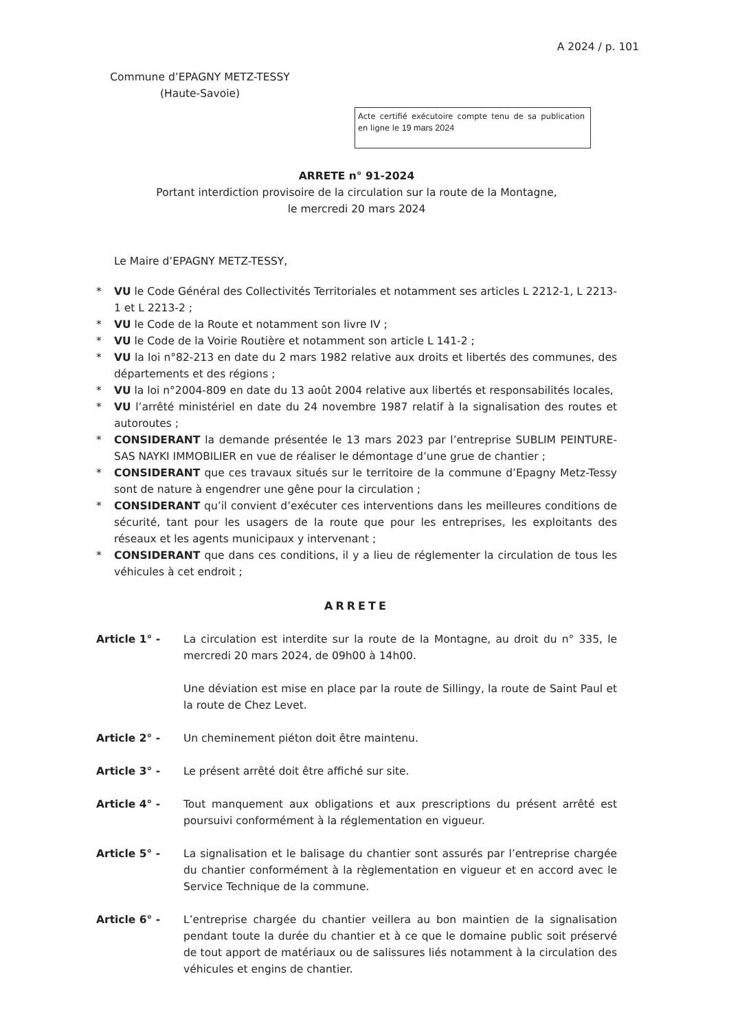A 2024 / p. 101
Commune d’EPAGNY METZ-TESSY
(Haute-Savoie)
Acte certifié exécutoire compte tenu de sa publication en ligne le 19 mars 2024
ARRETE n° 91-2024
Portant interdiction provisoire de la circulation sur la route de la Montagne,
le mercredi 20 mars 2024
Le Maire d’EPAGNY METZ-TESSY,
* VU le Code Général des Collectivités Territoriales et notamment ses articles L 2212-1, L 2213-1 et L 2213-2 ;
* VU le Code de la Route et notamment son livre IV ;
* VU le Code de la Voirie Routière et notamment son article L 141-2 ;
* VU la loi n°82-213 en date du 2 mars 1982 relative aux droits et libertés des communes, des départements et des régions ;
* VU la loi n°2004-809 en date du 13 août 2004 relative aux libertés et responsabilités locales,
* VU l’arrêté ministériel en date du 24 novembre 1987 relatif à la signalisation des routes et autoroutes ;
* CONSIDERANT la demande présentée le 13 mars 2023 par l’entreprise SUBLIM PEINTURE-SAS NAYKI IMMOBILIER en vue de réaliser le démontage d’une grue de chantier ;
* CONSIDERANT que ces travaux situés sur le territoire de la commune d’Epagny Metz-Tessy sont de nature à engendrer une gêne pour la circulation ;
* CONSIDERANT qu’il convient d’exécuter ces interventions dans les meilleures conditions de sécurité, tant pour les usagers de la route que pour les entreprises, les exploitants des réseaux et les agents municipaux y intervenant ;
* CONSIDERANT que dans ces conditions, il y a lieu de réglementer la circulation de tous les véhicules à cet endroit ;
ARRETE
Article 1° - La circulation est interdite sur la route de la Montagne, au droit du n° 335, le mercredi 20 mars 2024, de 09h00 à 14h00.
Une déviation est mise en place par la route de Sillingy, la route de Saint Paul et la route de Chez Levet.
Article 2° - Un cheminement piéton doit être maintenu.
Article 3° - Le présent arrêté doit être affiché sur site.
Article 4° - Tout manquement aux obligations et aux prescriptions du présent arrêté est poursuivi conformément à la réglementation en vigueur.
Article 5° - La signalisation et le balisage du chantier sont assurés par l’entreprise chargée du chantier conformément à la règlementation en vigueur et en accord avec le Service Technique de la commune.
Article 6° - L’entreprise chargée du chantier veillera au bon maintien de la signalisation pendant toute la durée du chantier et à ce que le domaine public soit préservé de tout apport de matériaux ou de salissures liés notamment à la circulation des véhicules et engins de chantier.